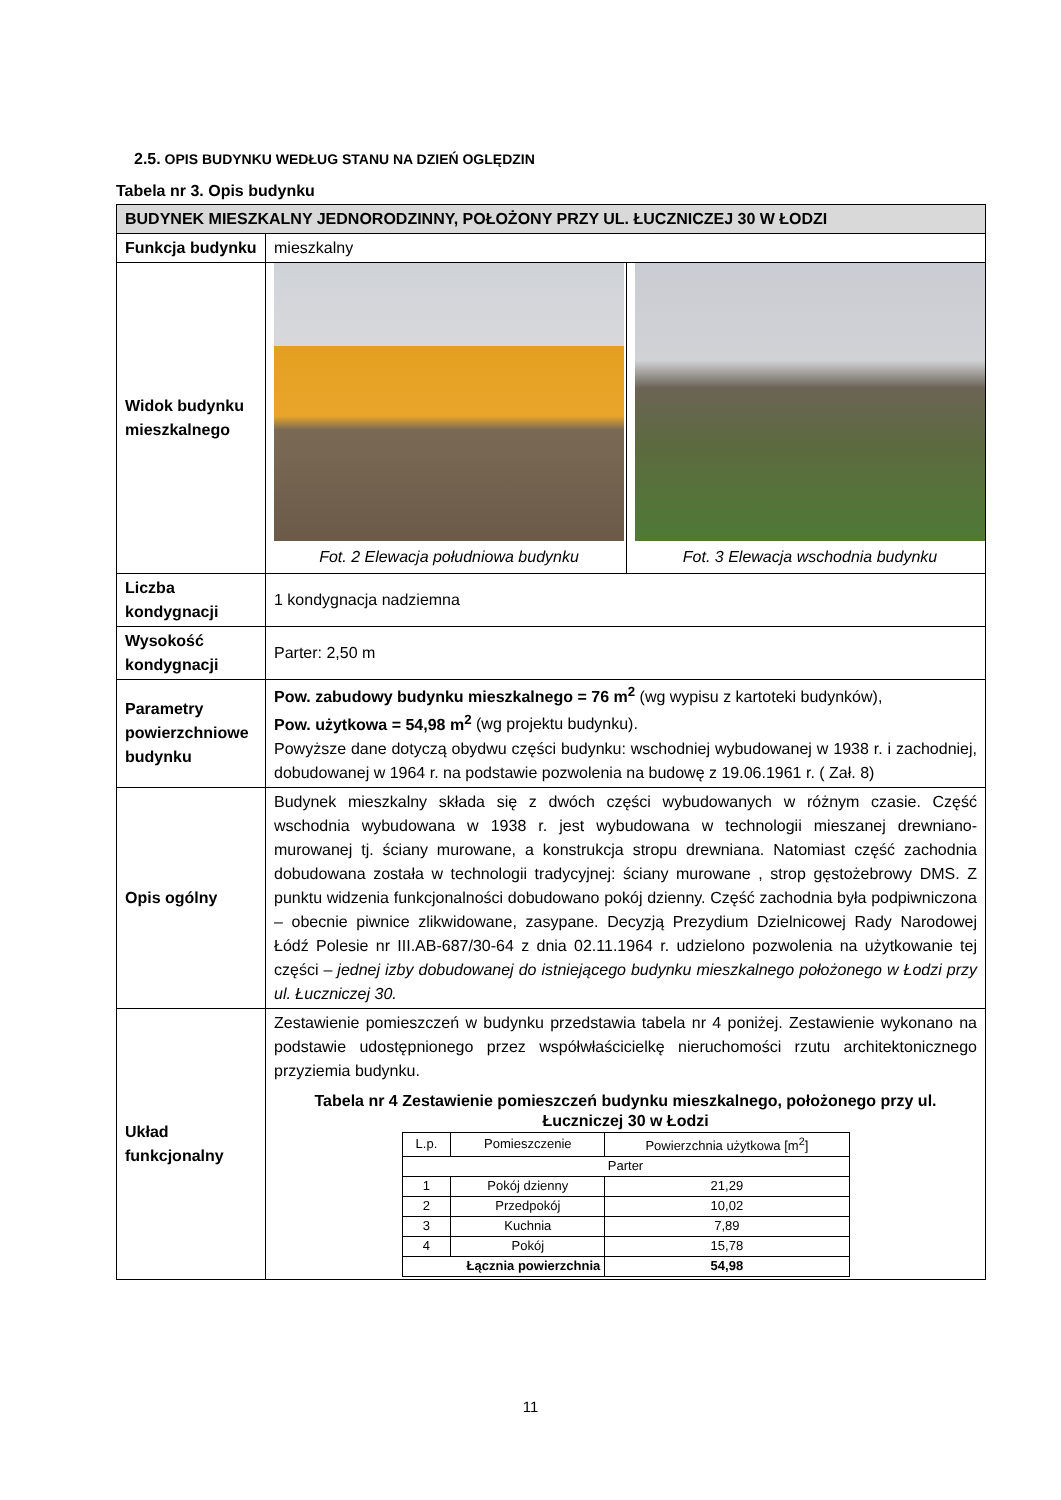2.5. OPIS BUDYNKU WEDŁUG STANU NA DZIEŃ OGLĘDZIN
Tabela nr 3. Opis budynku
| BUDYNEK MIESZKALNY JEDNORODZINNY, POŁOŻONY PRZY UL. ŁUCZNICZEJ 30 W ŁODZI | |
| Funkcja budynku | mieszkalny |
| Widok budynku mieszkalnego | Fot. 2 Elewacja południowa budynku Fot. 3 Elewacja wschodnia budynku |
| Liczba kondygnacji | 1 kondygnacja nadziemna |
| Wysokość kondygnacji | Parter: 2,50 m |
| Parametry powierzchniowe budynku | Pow. zabudowy budynku mieszkalnego = 76 m<sup>2</sup> (wg wypisu z kartoteki budynków), Pow. użytkowa = 54,98 m<sup>2</sup> (wg projektu budynku). Powyższe dane dotyczą obydwu części budynku: wschodniej wybudowanej w 1938 r. i zachodniej, dobudowanej w 1964 r. na podstawie pozwolenia na budowę z 19.06.1961 r. ( Zał. 8) |
| Opis ogólny | Budynek mieszkalny składa się z dwóch części wybudowanych w różnym czasie. Część wschodnia wybudowana w 1938 r. jest wybudowana w technologii mieszanej drewniano-murowanej tj. ściany murowane, a konstrukcja stropu drewniana. Natomiast część zachodnia dobudowana została w technologii tradycyjnej: ściany murowane , strop gęstożebrowy DMS. Z punktu widzenia funkcjonalności dobudowano pokój dzienny. Część zachodnia była podpiwniczona – obecnie piwnice zlikwidowane, zasypane. Decyzją Prezydium Dzielnicowej Rady Narodowej Łódź Polesie nr III.AB-687/30-64 z dnia 02.11.1964 r. udzielono pozwolenia na użytkowanie tej części – jednej izby dobudowanej do istniejącego budynku mieszkalnego położonego w Łodzi przy ul. Łuczniczej 30. |
| Układ funkcjonalny | Zestawienie pomieszczeń w budynku przedstawia tabela nr 4 poniżej. Zestawienie wykonano na podstawie udostępnionego przez współwłaścicielkę nieruchomości rzutu architektonicznego przyziemia budynku. Tabela nr 4 Zestawienie pomieszczeń budynku mieszkalnego, położonego przy ul. Łuczniczej 30 w Łodzi / L.p. / Pomieszczenie / Powierzchnia użytkowa [m<sup>2</sup>] / / --- / --- / --- / / Parter / / / / 1 / Pokój dzienny / 21,29 / / 2 / Przedpokój / 10,02 / / 3 / Kuchnia / 7,89 / / 4 / Pokój / 15,78 / / Łącznia powierzchnia / / 54,98 / |
11